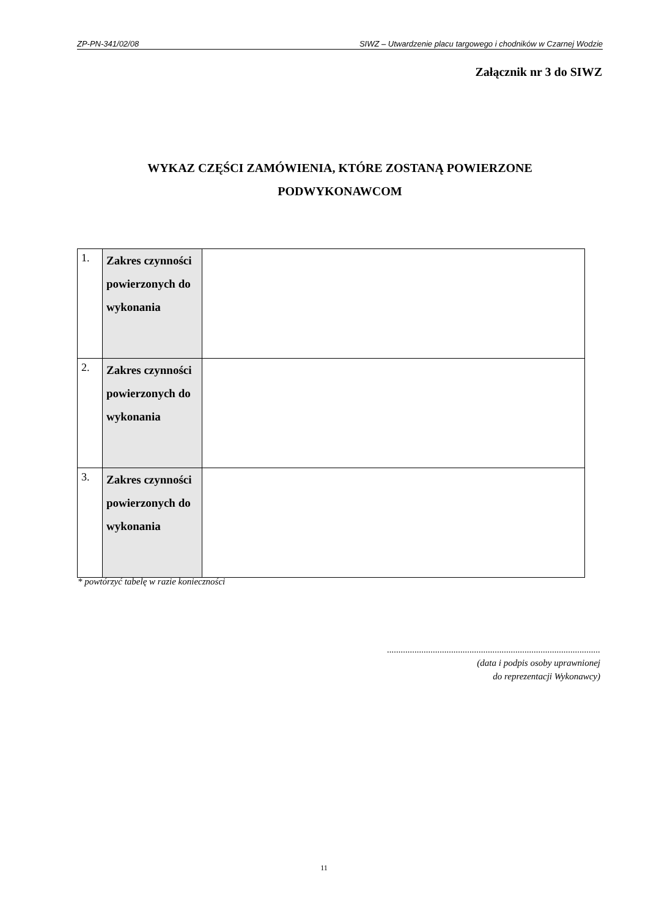ZP-PN-341/02/08 SIWZ – Utwardzenie placu targowego i chodników w Czarnej Wodzie
Załącznik nr 3 do SIWZ
WYKAZ CZĘŚCI ZAMÓWIENIA, KTÓRE ZOSTANĄ POWIERZONE
PODWYKONAWCOM
| 1. | Zakres czynności powierzonych do wykonania | |
| 2. | Zakres czynności powierzonych do wykonania | |
| 3. | Zakres czynności powierzonych do wykonania | |
* powtórzyć tabelę w razie konieczności
.............................................................................................
(data i podpis osoby uprawnionej
do reprezentacji Wykonawcy)
11